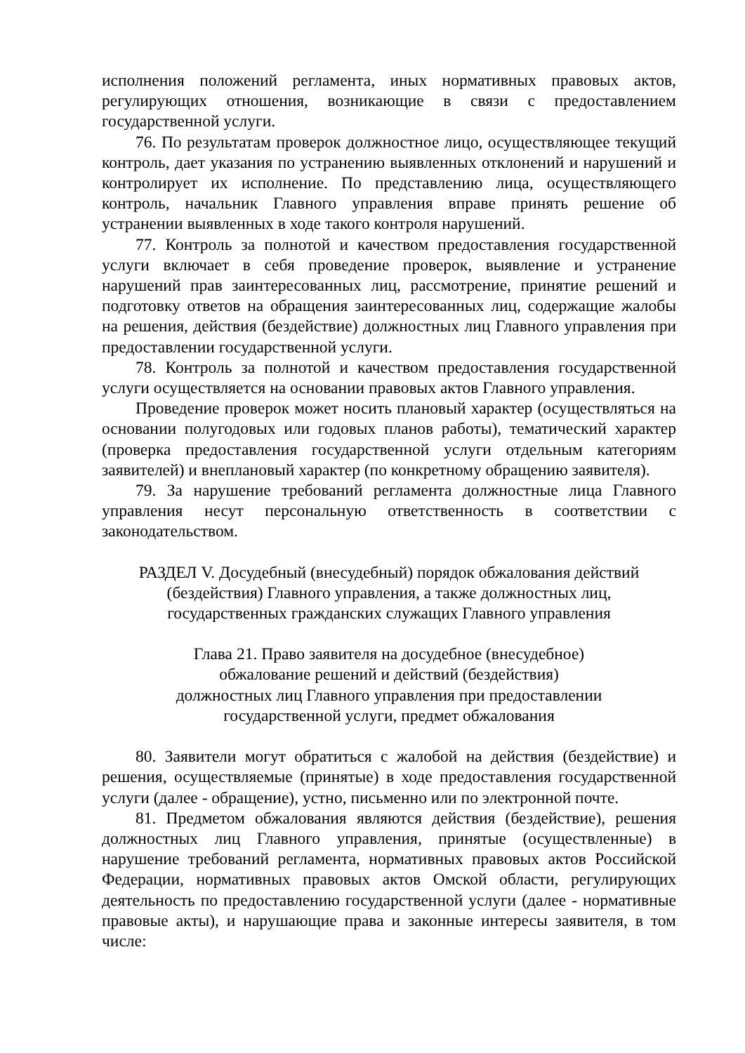исполнения положений регламента, иных нормативных правовых актов, регулирующих отношения, возникающие в связи с предоставлением государственной услуги.
76. По результатам проверок должностное лицо, осуществляющее текущий контроль, дает указания по устранению выявленных отклонений и нарушений и контролирует их исполнение. По представлению лица, осуществляющего контроль, начальник Главного управления вправе принять решение об устранении выявленных в ходе такого контроля нарушений.
77. Контроль за полнотой и качеством предоставления государственной услуги включает в себя проведение проверок, выявление и устранение нарушений прав заинтересованных лиц, рассмотрение, принятие решений и подготовку ответов на обращения заинтересованных лиц, содержащие жалобы на решения, действия (бездействие) должностных лиц Главного управления при предоставлении государственной услуги.
78. Контроль за полнотой и качеством предоставления государственной услуги осуществляется на основании правовых актов Главного управления.
Проведение проверок может носить плановый характер (осуществляться на основании полугодовых или годовых планов работы), тематический характер (проверка предоставления государственной услуги отдельным категориям заявителей) и внеплановый характер (по конкретному обращению заявителя).
79. За нарушение требований регламента должностные лица Главного управления несут персональную ответственность в соответствии с законодательством.
РАЗДЕЛ V. Досудебный (внесудебный) порядок обжалования действий
(бездействия) Главного управления, а также должностных лиц,
государственных гражданских служащих Главного управления
Глава 21. Право заявителя на досудебное (внесудебное)
обжалование решений и действий (бездействия)
должностных лиц Главного управления при предоставлении
государственной услуги, предмет обжалования
80. Заявители могут обратиться с жалобой на действия (бездействие) и решения, осуществляемые (принятые) в ходе предоставления государственной услуги (далее - обращение), устно, письменно или по электронной почте.
81. Предметом обжалования являются действия (бездействие), решения должностных лиц Главного управления, принятые (осуществленные) в нарушение требований регламента, нормативных правовых актов Российской Федерации, нормативных правовых актов Омской области, регулирующих деятельность по предоставлению государственной услуги (далее - нормативные правовые акты), и нарушающие права и законные интересы заявителя, в том числе: